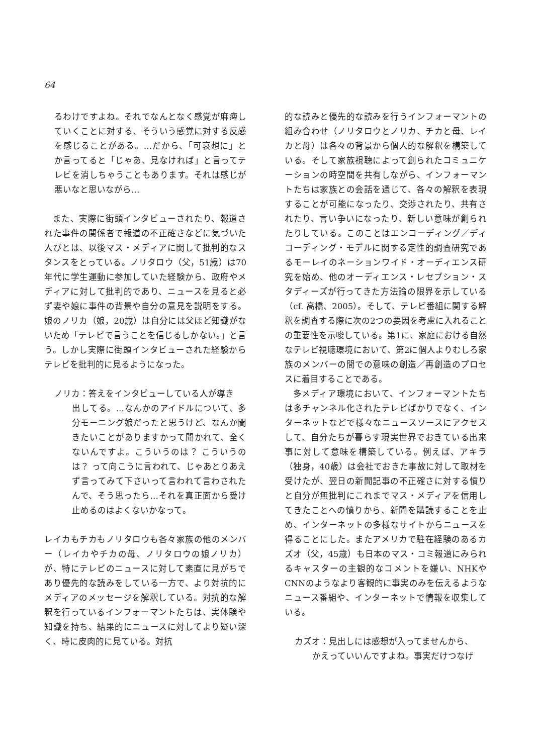64
るわけですよね。それでなんとなく感覚が麻痺していくことに対する、そういう感覚に対する反感を感じることがある。…だから、「可哀想に」とか言ってると「じゃあ、見なければ」と言ってテレビを消しちゃうこともあります。それは感じが悪いなと思いながら…
また、実際に街頭インタビューされたり、報道された事件の関係者で報道の不正確さなどに気づいた人びとは、以後マス・メディアに関して批判的なスタンスをとっている。ノリタロウ（父，51歳）は70年代に学生運動に参加していた経験から、政府やメディアに対して批判的であり、ニュースを見ると必ず妻や娘に事件の背景や自分の意見を説明をする。娘のノリカ（娘，20歳）は自分には父ほど知識がないため「テレビで言うことを信じるしかない。」と言う。しかし実際に街頭インタビューされた経験からテレビを批判的に見るようになった。
ノリカ：答えをインタビューしている人が導き
出してる。…なんかのアイドルについて、多分モーニング娘だったと思うけど、なんか聞きたいことがありますかって聞かれて、全くないんですよ。こういうのは？ こういうのは？ って向こうに言われて、じゃあとりあえず言ってみて下さいって言われて言わされたんで、そう思ったら…それを真正面から受け止めるのはよくないかなって。
レイカもチカもノリタロウも各々家族の他のメンバー（レイカやチカの母、ノリタロウの娘ノリカ）が、特にテレビのニュースに対して素直に見がちであり優先的な読みをしている一方で、より対抗的にメディアのメッセージを解釈している。対抗的な解釈を行っているインフォーマントたちは、実体験や知識を持ち、結果的にニュースに対してより疑い深く、時に皮肉的に見ている。対抗
的な読みと優先的な読みを行うインフォーマントの組み合わせ（ノリタロウとノリカ、チカと母、レイカと母）は各々の背景から個人的な解釈を構築している。そして家族視聴によって創られたコミュニケーションの時空間を共有しながら、インフォーマントたちは家族との会話を通じて、各々の解釈を表現することが可能になったり、交渉されたり、共有されたり、言い争いになったり、新しい意味が創られたりしている。このことはエンコーディング／ディコーディング・モデルに関する定性的調査研究であるモーレイのネーションワイド・オーディエンス研究を始め、他のオーディエンス・レセプション・スタディーズが行ってきた方法論の限界を示している（cf. 高橋、2005）。そして、テレビ番組に関する解釈を調査する際に次の2つの要因を考慮に入れることの重要性を示唆している。第1に、家庭における自然なテレビ視聴環境において、第2に個人よりむしろ家族のメンバーの間での意味の創造／再創造のプロセスに着目することである。
多メディア環境において、インフォーマントたちは多チャンネル化されたテレビばかりでなく、インターネットなどで様々なニュースソースにアクセスして、自分たちが暮らす現実世界でおきている出来事に対して意味を構築している。例えば、アキラ（独身，40歳）は会社でおきた事故に対して取材を受けたが、翌日の新聞記事の不正確さに対する憤りと自分が無批判にこれまでマス・メディアを信用してきたことへの憤りから、新聞を購読することを止め、インターネットの多様なサイトからニュースを得ることにした。またアメリカで駐在経験のあるカズオ（父，45歳）も日本のマス・コミ報道にみられるキャスターの主観的なコメントを嫌い、NHKやCNNのようなより客観的に事実のみを伝えるようなニュース番組や、インターネットで情報を収集している。
カズオ：見出しには感想が入ってませんから、
かえっていいんですよね。事実だけつなげ